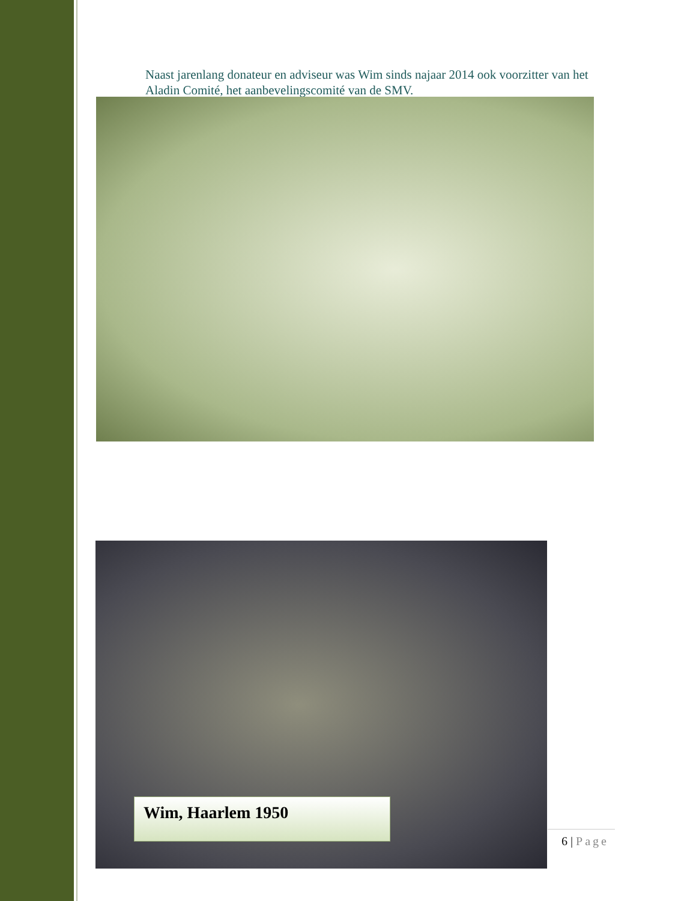Naast jarenlang donateur en adviseur was Wim sinds najaar 2014 ook voorzitter van het Aladin Comité, het aanbevelingscomité van de SMV.
Wim, Haarlem 1950
6 | Page